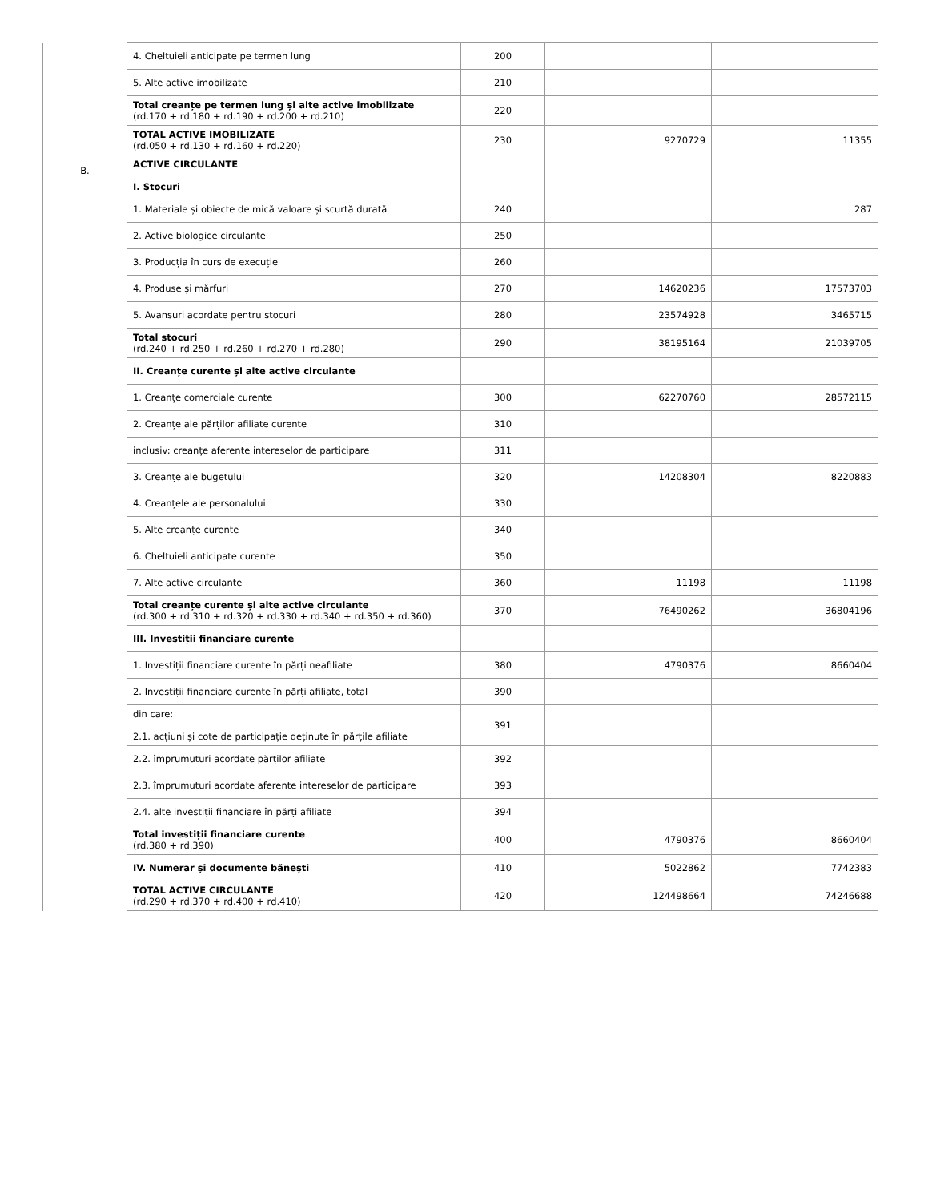| | 4. Cheltuieli anticipate pe termen lung | 200 | | |
| | 5. Alte active imobilizate | 210 | | |
| | Total creanțe pe termen lung și alte active imobilizate (rd.170 + rd.180 + rd.190 + rd.200 + rd.210) | 220 | | |
| | TOTAL ACTIVE IMOBILIZATE (rd.050 + rd.130 + rd.160 + rd.220) | 230 | 9270729 | 11355 |
| B. | ACTIVE CIRCULANTE I. Stocuri | | | |
| | 1. Materiale și obiecte de mică valoare și scurtă durată | 240 | | 287 |
| | 2. Active biologice circulante | 250 | | |
| | 3. Producția în curs de execuție | 260 | | |
| | 4. Produse și mărfuri | 270 | 14620236 | 17573703 |
| | 5. Avansuri acordate pentru stocuri | 280 | 23574928 | 3465715 |
| | Total stocuri (rd.240 + rd.250 + rd.260 + rd.270 + rd.280) | 290 | 38195164 | 21039705 |
| | II. Creanțe curente și alte active circulante | | | |
| | 1. Creanțe comerciale curente | 300 | 62270760 | 28572115 |
| | 2. Creanțe ale părților afiliate curente | 310 | | |
| | inclusiv: creanțe aferente intereselor de participare | 311 | | |
| | 3. Creanțe ale bugetului | 320 | 14208304 | 8220883 |
| | 4. Creanțele ale personalului | 330 | | |
| | 5. Alte creanțe curente | 340 | | |
| | 6. Cheltuieli anticipate curente | 350 | | |
| | 7. Alte active circulante | 360 | 11198 | 11198 |
| | Total creanțe curente și alte active circulante (rd.300 + rd.310 + rd.320 + rd.330 + rd.340 + rd.350 + rd.360) | 370 | 76490262 | 36804196 |
| | III. Investiții financiare curente | | | |
| | 1. Investiții financiare curente în părți neafiliate | 380 | 4790376 | 8660404 |
| | 2. Investiții financiare curente în părți afiliate, total | 390 | | |
| | din care: 2.1. acțiuni și cote de participație deținute în părțile afiliate | 391 | | |
| | 2.2. împrumuturi acordate părților afiliate | 392 | | |
| | 2.3. împrumuturi acordate aferente intereselor de participare | 393 | | |
| | 2.4. alte investiții financiare în părți afiliate | 394 | | |
| | Total investiții financiare curente (rd.380 + rd.390) | 400 | 4790376 | 8660404 |
| | IV. Numerar și documente bănești | 410 | 5022862 | 7742383 |
| | TOTAL ACTIVE CIRCULANTE (rd.290 + rd.370 + rd.400 + rd.410) | 420 | 124498664 | 74246688 |